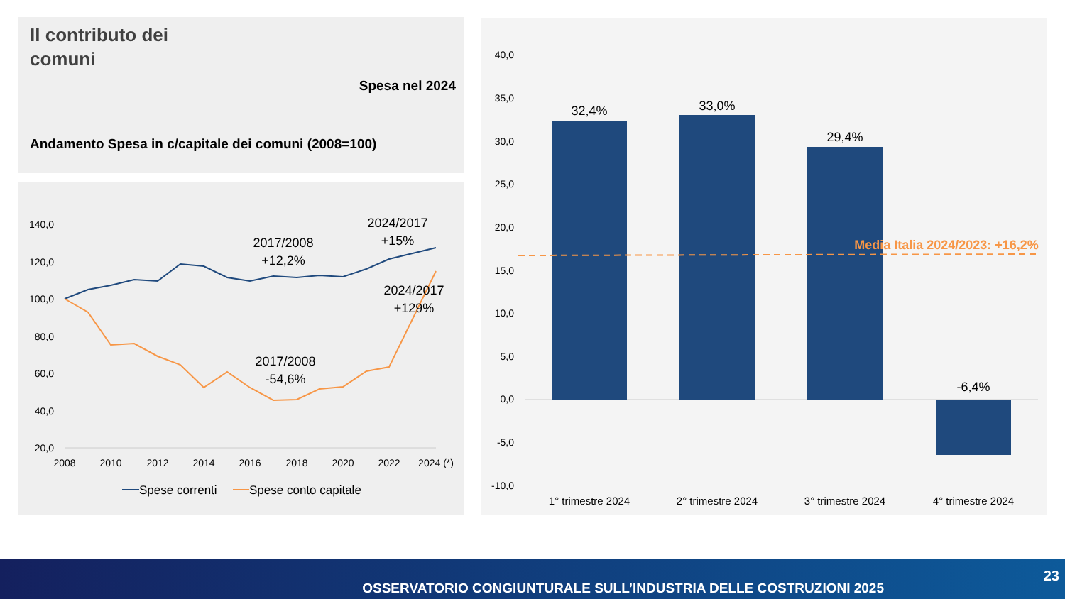Il contributo dei comuni
Spesa nel 2024
Andamento Spesa in c/capitale dei comuni (2008=100)
140,0
120,0
100,0
80,0
60,0
40,0
20,0
2008
2010
2012
2014
2016
2018
2020
2022
2024 (*)
2017/2008
+12,2%
2024/2017
+15%
2024/2017
+129%
2017/2008
-54,6%
Spese correnti
Spese conto capitale
40,0
35,0
30,0
25,0
20,0
15,0
10,0
5,0
0,0
-5,0
-10,0
32,4%
33,0%
29,4%
-6,4%
Media Italia 2024/2023: +16,2%
1° trimestre 2024
2° trimestre 2024
3° trimestre 2024
4° trimestre 2024
OSSERVATORIO CONGIUNTURALE SULL’INDUSTRIA DELLE COSTRUZIONI 2025
23